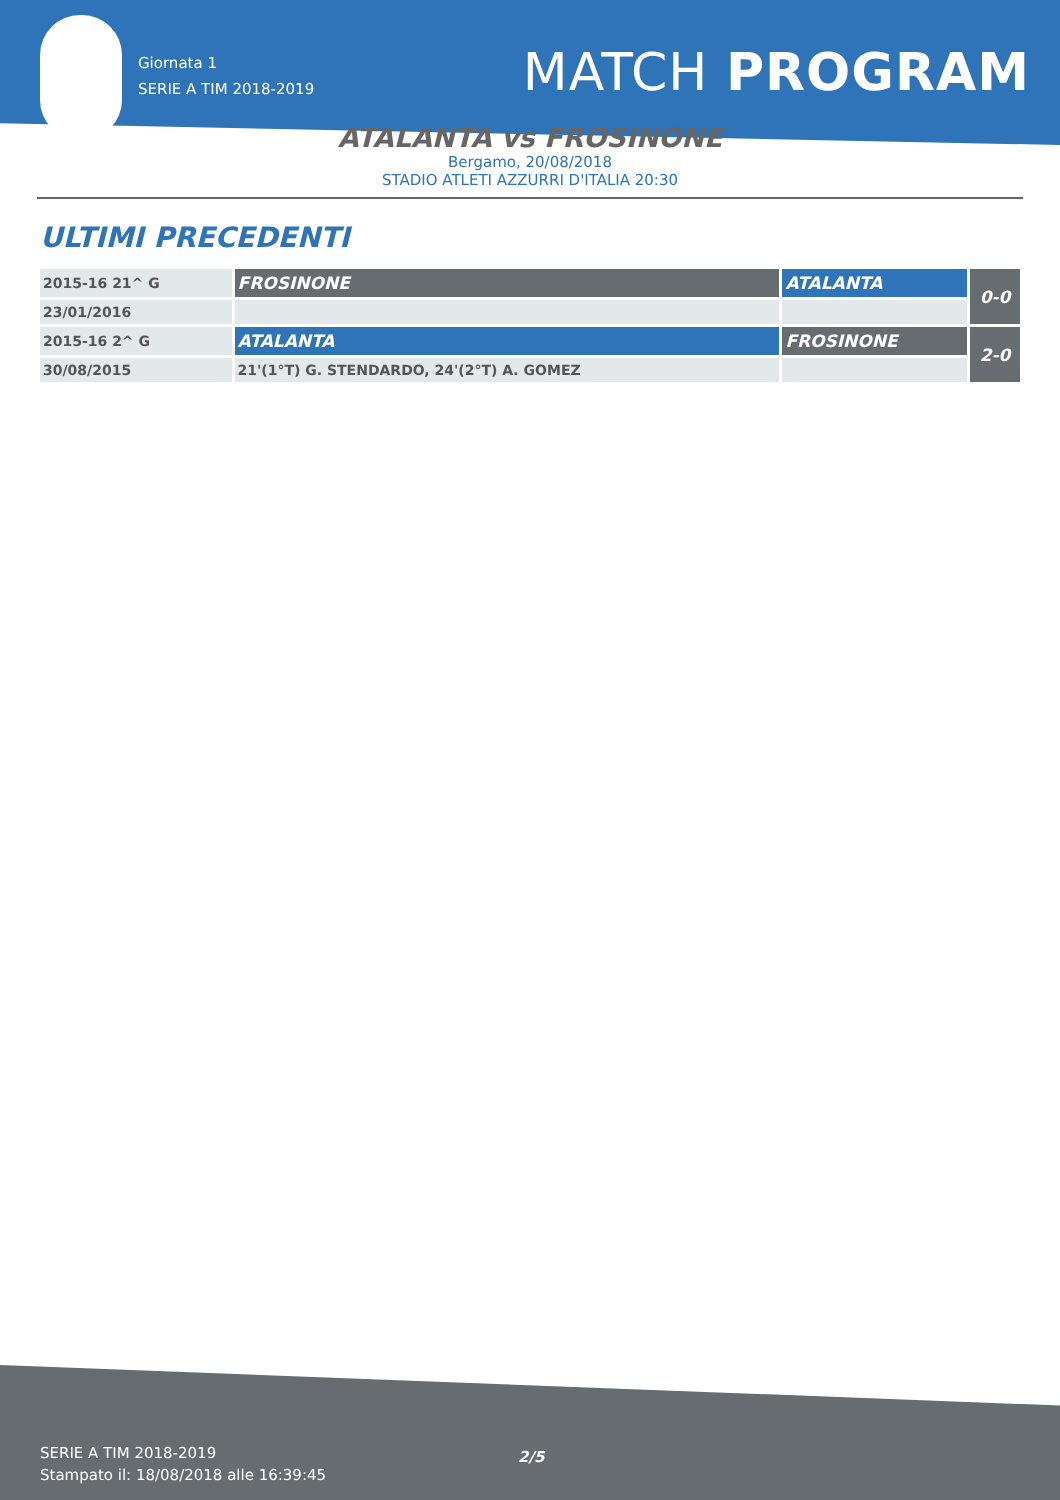Giornata 1
SERIE A TIM 2018-2019
MATCH PROGRAM
ATALANTA vs FROSINONE
Bergamo, 20/08/2018
STADIO ATLETI AZZURRI D'ITALIA 20:30
ULTIMI PRECEDENTI
| 2015-16 21^ G | FROSINONE | ATALANTA | 0-0 |
| 23/01/2016 | | | |
| 2015-16 2^ G | ATALANTA | FROSINONE | 2-0 |
| 30/08/2015 | 21'(1°T) G. STENDARDO, 24'(2°T) A. GOMEZ | | |
SERIE A TIM 2018-2019
Stampato il: 18/08/2018 alle 16:39:45
2/5